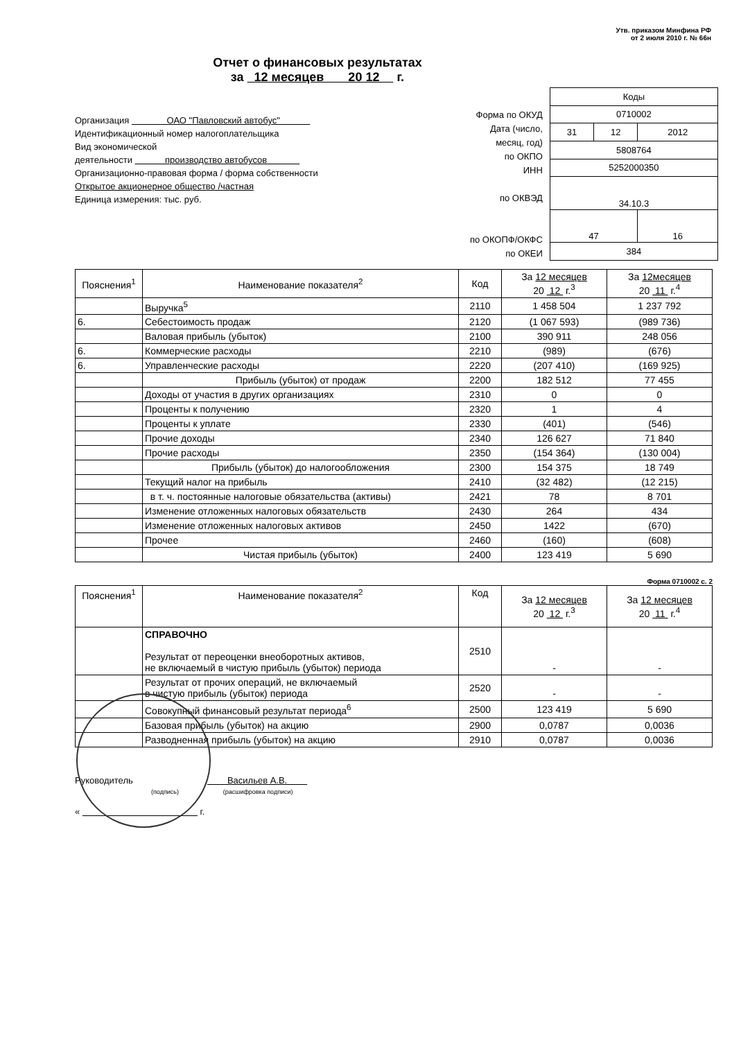Утв. приказом Минфина РФ
от 2 июля 2010 г. № 66н
Отчет о финансовых результатах
за 12 месяцев 20 12 г.
Организация ОАО "Павловский автобус"
Идентификационный номер налогоплательщика
Вид экономической
деятельности производство автобусов
Организационно-правовая форма / форма собственности
Открытое акционерное общество /частная
Единица измерения: тыс. руб.
Форма по ОКУД
Дата (число, месяц, год)
по ОКПО
ИНН
по ОКВЭД
по ОКОПФ/ОКФС
по ОКЕИ
| Коды | | |
| 0710002 | | |
| 31 | 12 | 2012 |
| 5808764 | | |
| 5252000350 | | |
| 34.10.3 | | |
| 47 | | 16 |
| 384 | | |
| Пояснения<sup>1</sup> | Наименование показателя<sup>2</sup> | Код | За 12 месяцев 20 12 г.<sup>3</sup> | За 12месяцев 20 11 г.<sup>4</sup> |
| --- | --- | --- | --- | --- |
| | Выручка<sup>5</sup> | 2110 | 1 458 504 | 1 237 792 |
| 6. | Себестоимость продаж | 2120 | (1 067 593) | (989 736) |
| | Валовая прибыль (убыток) | 2100 | 390 911 | 248 056 |
| 6. | Коммерческие расходы | 2210 | (989) | (676) |
| 6. | Управленческие расходы | 2220 | (207 410) | (169 925) |
| | Прибыль (убыток) от продаж | 2200 | 182 512 | 77 455 |
| | Доходы от участия в других организациях | 2310 | 0 | 0 |
| | Проценты к получению | 2320 | 1 | 4 |
| | Проценты к уплате | 2330 | (401) | (546) |
| | Прочие доходы | 2340 | 126 627 | 71 840 |
| | Прочие расходы | 2350 | (154 364) | (130 004) |
| | Прибыль (убыток) до налогообложения | 2300 | 154 375 | 18 749 |
| | Текущий налог на прибыль | 2410 | (32 482) | (12 215) |
| | в т. ч. постоянные налоговые обязательства (активы) | 2421 | 78 | 8 701 |
| | Изменение отложенных налоговых обязательств | 2430 | 264 | 434 |
| | Изменение отложенных налоговых активов | 2450 | 1422 | (670) |
| | Прочее | 2460 | (160) | (608) |
| | Чистая прибыль (убыток) | 2400 | 123 419 | 5 690 |
Форма 0710002 с. 2
| Пояснения<sup>1</sup> | Наименование показателя<sup>2</sup> | Код | За 12 месяцев 20 12 г.<sup>3</sup> | За 12 месяцев 20 11 г.<sup>4</sup> |
| --- | --- | --- | --- | --- |
| | СПРАВОЧНО Результат от переоценки внеоборотных активов, не включаемый в чистую прибыль (убыток) периода | 2510 | - | - |
| | Результат от прочих операций, не включаемый в чистую прибыль (убыток) периода | 2520 | - | - |
| | Совокупный финансовый результат периода<sup>6</sup> | 2500 | 123 419 | 5 690 |
| | Базовая прибыль (убыток) на акцию | 2900 | 0,0787 | 0,0036 |
| | Разводненная прибыль (убыток) на акцию | 2910 | 0,0787 | 0,0036 |
Руководитель Васильев А.В.
(подпись) (расшифровка подписи)
« г.